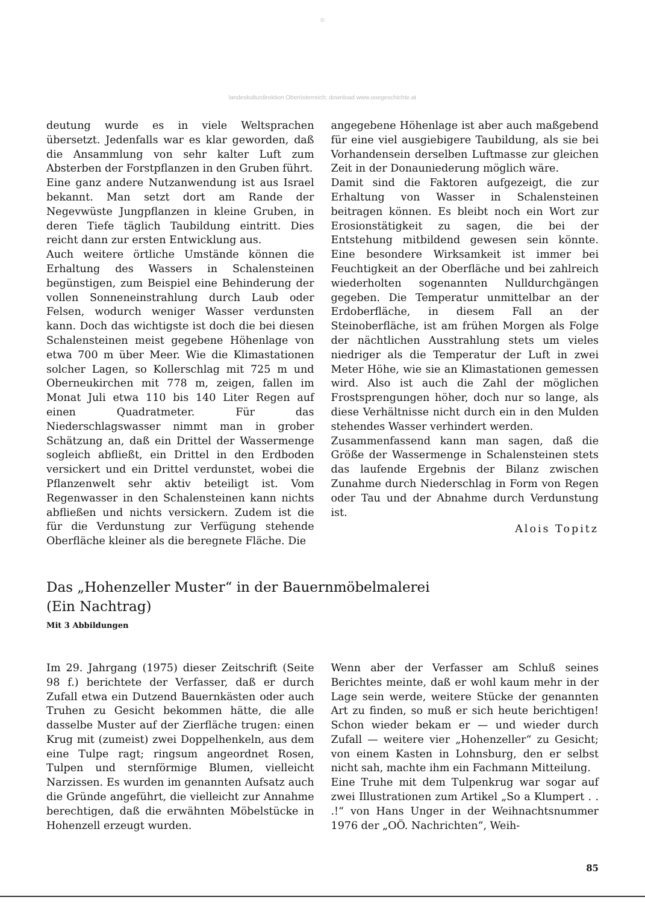©
landeskulturdirektion Oberösterreich; download www.ooegeschichte.at
deutung wurde es in viele Weltsprachen übersetzt. Jedenfalls war es klar geworden, daß die Ansammlung von sehr kalter Luft zum Absterben der Forstpflanzen in den Gruben führt.
Eine ganz andere Nutzanwendung ist aus Israel bekannt. Man setzt dort am Rande der Negevwüste Jungpflanzen in kleine Gruben, in deren Tiefe täglich Taubildung eintritt. Dies reicht dann zur ersten Entwicklung aus.
Auch weitere örtliche Umstände können die Erhaltung des Wassers in Schalensteinen begünstigen, zum Beispiel eine Behinderung der vollen Sonneneinstrahlung durch Laub oder Felsen, wodurch weniger Wasser verdunsten kann. Doch das wichtigste ist doch die bei diesen Schalensteinen meist gegebene Höhenlage von etwa 700 m über Meer. Wie die Klimastationen solcher Lagen, so Kollerschlag mit 725 m und Oberneukirchen mit 778 m, zeigen, fallen im Monat Juli etwa 110 bis 140 Liter Regen auf einen Quadratmeter. Für das Niederschlagswasser nimmt man in grober Schätzung an, daß ein Drittel der Wassermenge sogleich abfließt, ein Drittel in den Erdboden versickert und ein Drittel verdunstet, wobei die Pflanzenwelt sehr aktiv beteiligt ist. Vom Regenwasser in den Schalensteinen kann nichts abfließen und nichts versickern. Zudem ist die für die Verdunstung zur Verfügung stehende Oberfläche kleiner als die beregnete Fläche. Die
angegebene Höhenlage ist aber auch maßgebend für eine viel ausgiebigere Taubildung, als sie bei Vorhandensein derselben Luftmasse zur gleichen Zeit in der Donauniederung möglich wäre.
Damit sind die Faktoren aufgezeigt, die zur Erhaltung von Wasser in Schalensteinen beitragen können. Es bleibt noch ein Wort zur Erosionstätigkeit zu sagen, die bei der Entstehung mitbildend gewesen sein könnte. Eine besondere Wirksamkeit ist immer bei Feuchtigkeit an der Oberfläche und bei zahlreich wiederholten sogenannten Nulldurchgängen gegeben. Die Temperatur unmittelbar an der Erdoberfläche, in diesem Fall an der Steinoberfläche, ist am frühen Morgen als Folge der nächtlichen Ausstrahlung stets um vieles niedriger als die Temperatur der Luft in zwei Meter Höhe, wie sie an Klimastationen gemessen wird. Also ist auch die Zahl der möglichen Frostsprengungen höher, doch nur so lange, als diese Verhältnisse nicht durch ein in den Mulden stehendes Wasser verhindert werden.
Zusammenfassend kann man sagen, daß die Größe der Wassermenge in Schalensteinen stets das laufende Ergebnis der Bilanz zwischen Zunahme durch Niederschlag in Form von Regen oder Tau und der Abnahme durch Verdunstung ist.
Alois Topitz
Das „Hohenzeller Muster“ in der Bauernmöbelmalerei
(Ein Nachtrag)
Mit 3 Abbildungen
Im 29. Jahrgang (1975) dieser Zeitschrift (Seite 98 f.) berichtete der Verfasser, daß er durch Zufall etwa ein Dutzend Bauernkästen oder auch Truhen zu Gesicht bekommen hätte, die alle dasselbe Muster auf der Zierfläche trugen: einen Krug mit (zumeist) zwei Doppelhenkeln, aus dem eine Tulpe ragt; ringsum angeordnet Rosen, Tulpen und sternförmige Blumen, vielleicht Narzissen. Es wurden im genannten Aufsatz auch die Gründe angeführt, die vielleicht zur Annahme berechtigen, daß die erwähnten Möbelstücke in Hohenzell erzeugt wurden.
Wenn aber der Verfasser am Schluß seines Berichtes meinte, daß er wohl kaum mehr in der Lage sein werde, weitere Stücke der genannten Art zu finden, so muß er sich heute berichtigen! Schon wieder bekam er — und wieder durch Zufall — weitere vier „Hohenzeller“ zu Gesicht; von einem Kasten in Lohnsburg, den er selbst nicht sah, machte ihm ein Fachmann Mitteilung.
Eine Truhe mit dem Tulpenkrug war sogar auf zwei Illustrationen zum Artikel „So a Klumpert . . .!“ von Hans Unger in der Weihnachtsnummer 1976 der „OÖ. Nachrichten“, Weih-
85